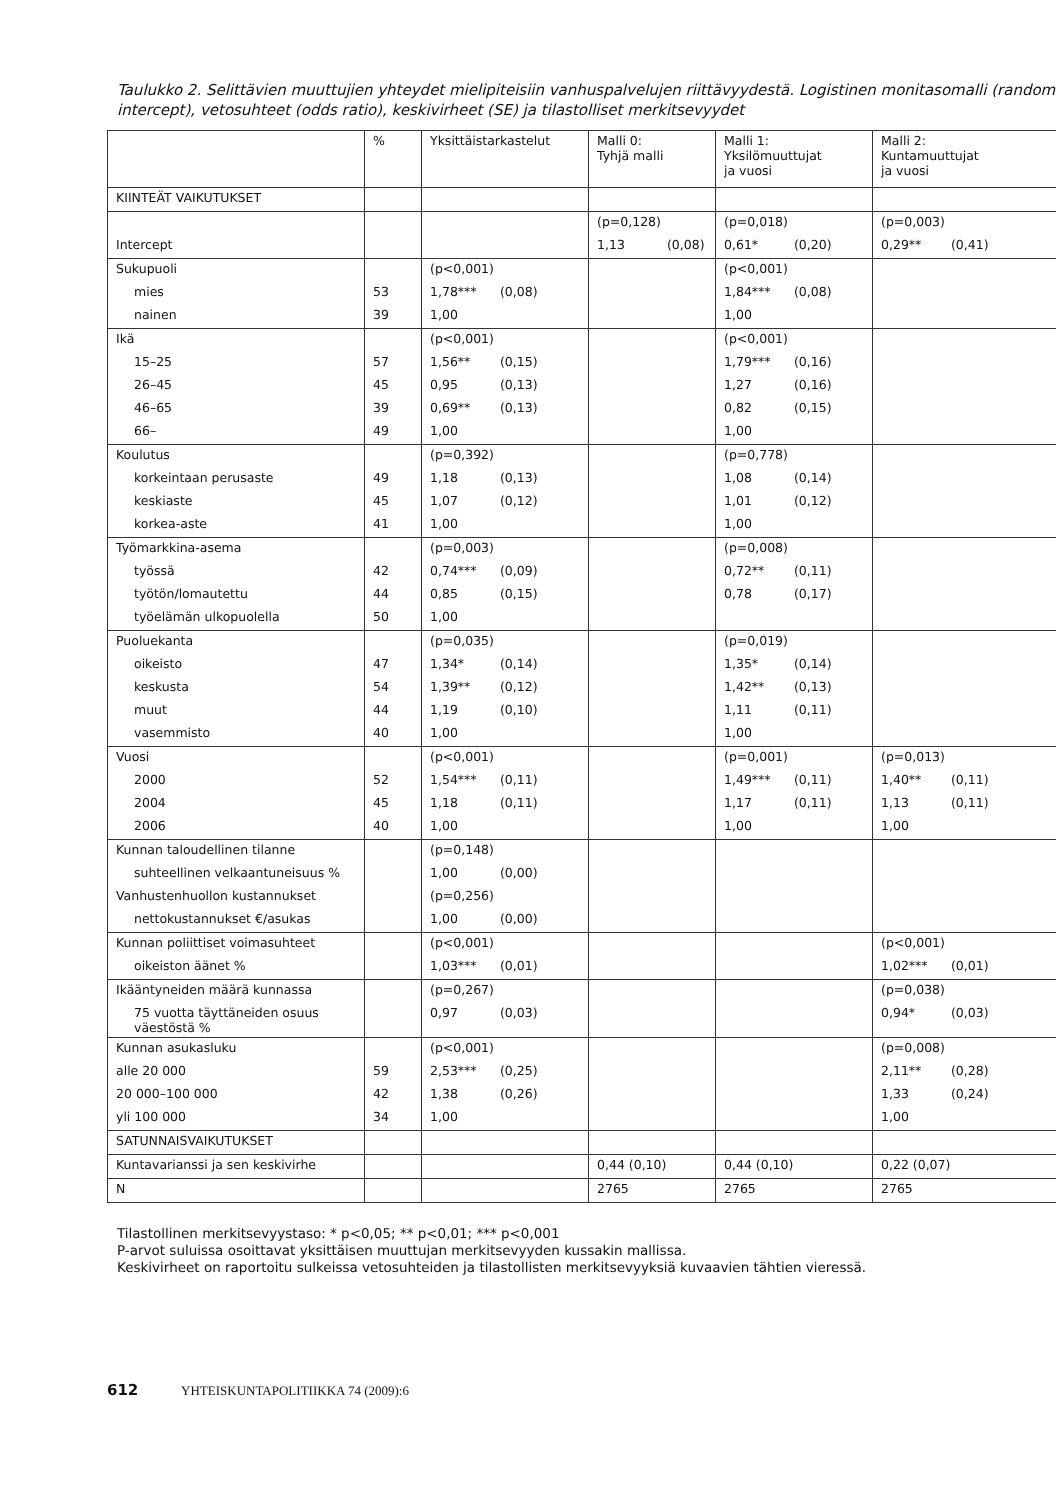Taulukko 2. Selittävien muuttujien yhteydet mielipiteisiin vanhuspalvelujen riittävyydestä. Logistinen monitasomalli (random intercept), vetosuhteet (odds ratio), keskivirheet (SE) ja tilastolliset merkitsevyydet
| | % | Yksittäistarkastelut | Malli 0: Tyhjä malli | Malli 1: Yksilömuuttujat ja vuosi | Malli 2: Kuntamuuttujat ja vuosi |
| --- | --- | --- | --- | --- | --- |
| KIINTEÄT VAIKUTUKSET | | | | | |
| | | | (p=0,128) | (p=0,018) | (p=0,003) |
| Intercept | | | 1,13 (0,08) | 0,61* (0,20) | 0,29** (0,41) |
| Sukupuoli | | (p<0,001) | | (p<0,001) | |
| mies | 53 | 1,78*** (0,08) | | 1,84*** (0,08) | |
| nainen | 39 | 1,00 | | 1,00 | |
| Ikä | | (p<0,001) | | (p<0,001) | |
| 15–25 | 57 | 1,56** (0,15) | | 1,79*** (0,16) | |
| 26–45 | 45 | 0,95 (0,13) | | 1,27 (0,16) | |
| 46–65 | 39 | 0,69** (0,13) | | 0,82 (0,15) | |
| 66– | 49 | 1,00 | | 1,00 | |
| Koulutus | | (p=0,392) | | (p=0,778) | |
| korkeintaan perusaste | 49 | 1,18 (0,13) | | 1,08 (0,14) | |
| keskiaste | 45 | 1,07 (0,12) | | 1,01 (0,12) | |
| korkea-aste | 41 | 1,00 | | 1,00 | |
| Työmarkkina-asema | | (p=0,003) | | (p=0,008) | |
| työssä | 42 | 0,74*** (0,09) | | 0,72** (0,11) | |
| työtön/lomautettu | 44 | 0,85 (0,15) | | 0,78 (0,17) | |
| työelämän ulkopuolella | 50 | 1,00 | | | |
| Puoluekanta | | (p=0,035) | | (p=0,019) | |
| oikeisto | 47 | 1,34* (0,14) | | 1,35* (0,14) | |
| keskusta | 54 | 1,39** (0,12) | | 1,42** (0,13) | |
| muut | 44 | 1,19 (0,10) | | 1,11 (0,11) | |
| vasemmisto | 40 | 1,00 | | 1,00 | |
| Vuosi | | (p<0,001) | | (p=0,001) | (p=0,013) |
| 2000 | 52 | 1,54*** (0,11) | | 1,49*** (0,11) | 1,40** (0,11) |
| 2004 | 45 | 1,18 (0,11) | | 1,17 (0,11) | 1,13 (0,11) |
| 2006 | 40 | 1,00 | | 1,00 | 1,00 |
| Kunnan taloudellinen tilanne | | (p=0,148) | | | |
| suhteellinen velkaantuneisuus % | | 1,00 (0,00) | | | |
| Vanhustenhuollon kustannukset | | (p=0,256) | | | |
| nettokustannukset €/asukas | | 1,00 (0,00) | | | |
| Kunnan poliittiset voimasuhteet | | (p<0,001) | | | (p<0,001) |
| oikeiston äänet % | | 1,03*** (0,01) | | | 1,02*** (0,01) |
| Ikääntyneiden määrä kunnassa | | (p=0,267) | | | (p=0,038) |
| 75 vuotta täyttäneiden osuus väestöstä % | | 0,97 (0,03) | | | 0,94* (0,03) |
| Kunnan asukasluku | | (p<0,001) | | | (p=0,008) |
| alle 20 000 | 59 | 2,53*** (0,25) | | | 2,11** (0,28) |
| 20 000–100 000 | 42 | 1,38 (0,26) | | | 1,33 (0,24) |
| yli 100 000 | 34 | 1,00 | | | 1,00 |
| SATUNNAISVAIKUTUKSET | | | | | |
| Kuntavarianssi ja sen keskivirhe | | | 0,44 (0,10) | 0,44 (0,10) | 0,22 (0,07) |
| N | | | 2765 | 2765 | 2765 |
Tilastollinen merkitsevyystaso: * p<0,05; ** p<0,01; *** p<0,001
P-arvot suluissa osoittavat yksittäisen muuttujan merkitsevyyden kussakin mallissa.
Keskivirheet on raportoitu sulkeissa vetosuhteiden ja tilastollisten merkitsevyyksiä kuvaavien tähtien vieressä.
612 YHTEISKUNTAPOLITIIKKA 74 (2009):6